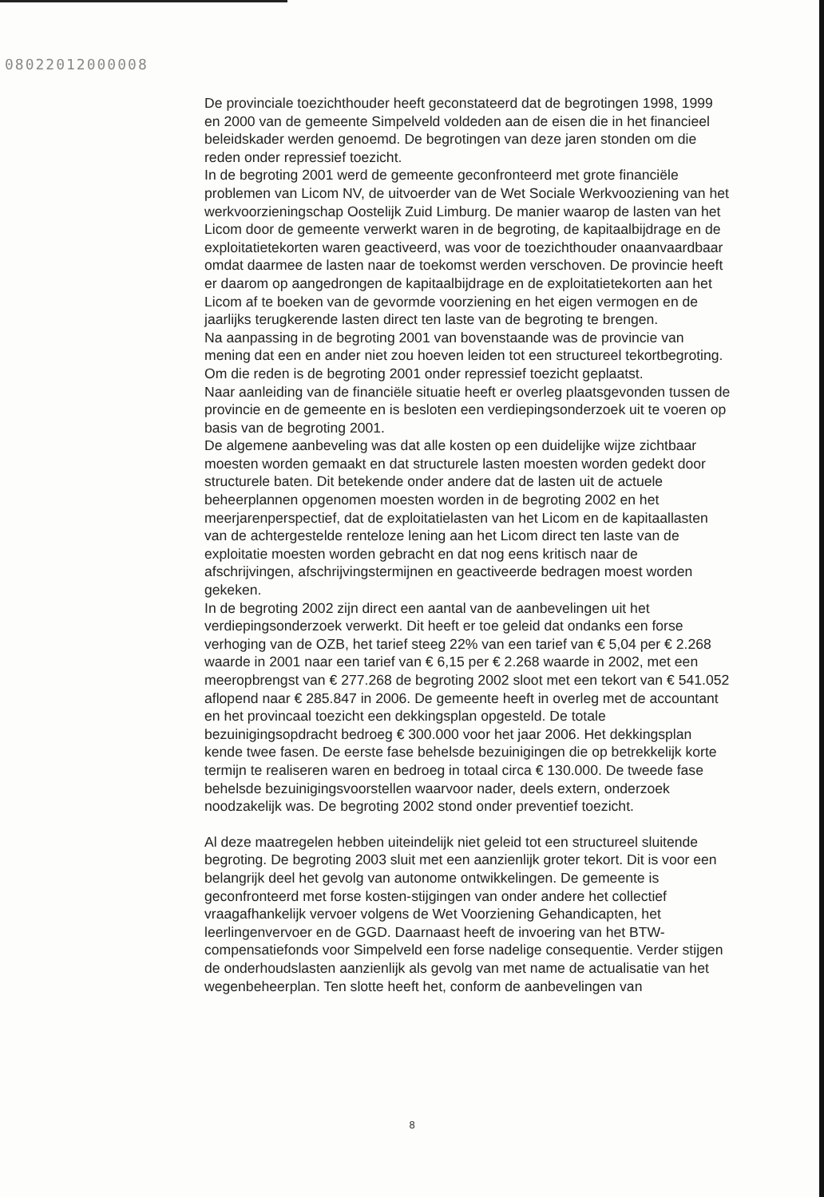08022012000008
De provinciale toezichthouder heeft geconstateerd dat de begrotingen 1998, 1999 en 2000 van de gemeente Simpelveld voldeden aan de eisen die in het financieel beleidskader werden genoemd. De begrotingen van deze jaren stonden om die reden onder repressief toezicht.
In de begroting 2001 werd de gemeente geconfronteerd met grote financiële problemen van Licom NV, de uitvoerder van de Wet Sociale Werkvooziening van het werkvoorzieningschap Oostelijk Zuid Limburg. De manier waarop de lasten van het Licom door de gemeente verwerkt waren in de begroting, de kapitaalbijdrage en de exploitatietekorten waren geactiveerd, was voor de toezichthouder onaanvaardbaar omdat daarmee de lasten naar de toekomst werden verschoven. De provincie heeft er daarom op aangedrongen de kapitaalbijdrage en de exploitatietekorten aan het Licom af te boeken van de gevormde voorziening en het eigen vermogen en de jaarlijks terugkerende lasten direct ten laste van de begroting te brengen.
Na aanpassing in de begroting 2001 van bovenstaande was de provincie van mening dat een en ander niet zou hoeven leiden tot een structureel tekortbegroting. Om die reden is de begroting 2001 onder repressief toezicht geplaatst.
Naar aanleiding van de financiële situatie heeft er overleg plaatsgevonden tussen de provincie en de gemeente en is besloten een verdiepingsonderzoek uit te voeren op basis van de begroting 2001.
De algemene aanbeveling was dat alle kosten op een duidelijke wijze zichtbaar moesten worden gemaakt en dat structurele lasten moesten worden gedekt door structurele baten. Dit betekende onder andere dat de lasten uit de actuele beheerplannen opgenomen moesten worden in de begroting 2002 en het meerjarenperspectief, dat de exploitatielasten van het Licom en de kapitaallasten van de achtergestelde renteloze lening aan het Licom direct ten laste van de exploitatie moesten worden gebracht en dat nog eens kritisch naar de afschrijvingen, afschrijvingstermijnen en geactiveerde bedragen moest worden gekeken.
In de begroting 2002 zijn direct een aantal van de aanbevelingen uit het verdiepingsonderzoek verwerkt. Dit heeft er toe geleid dat ondanks een forse verhoging van de OZB, het tarief steeg 22% van een tarief van € 5,04 per € 2.268 waarde in 2001 naar een tarief van € 6,15 per € 2.268 waarde in 2002, met een meeropbrengst van € 277.268 de begroting 2002 sloot met een tekort van € 541.052 aflopend naar € 285.847 in 2006. De gemeente heeft in overleg met de accountant en het provincaal toezicht een dekkingsplan opgesteld. De totale bezuinigingsopdracht bedroeg € 300.000 voor het jaar 2006. Het dekkingsplan kende twee fasen. De eerste fase behelsde bezuinigingen die op betrekkelijk korte termijn te realiseren waren en bedroeg in totaal circa € 130.000. De tweede fase behelsde bezuinigingsvoorstellen waarvoor nader, deels extern, onderzoek noodzakelijk was. De begroting 2002 stond onder preventief toezicht.
Al deze maatregelen hebben uiteindelijk niet geleid tot een structureel sluitende begroting. De begroting 2003 sluit met een aanzienlijk groter tekort. Dit is voor een belangrijk deel het gevolg van autonome ontwikkelingen. De gemeente is geconfronteerd met forse kosten-stijgingen van onder andere het collectief vraagafhankelijk vervoer volgens de Wet Voorziening Gehandicapten, het leerlingenvervoer en de GGD. Daarnaast heeft de invoering van het BTW-compensatiefonds voor Simpelveld een forse nadelige consequentie. Verder stijgen de onderhoudslasten aanzienlijk als gevolg van met name de actualisatie van het wegenbeheerplan. Ten slotte heeft het, conform de aanbevelingen van
8